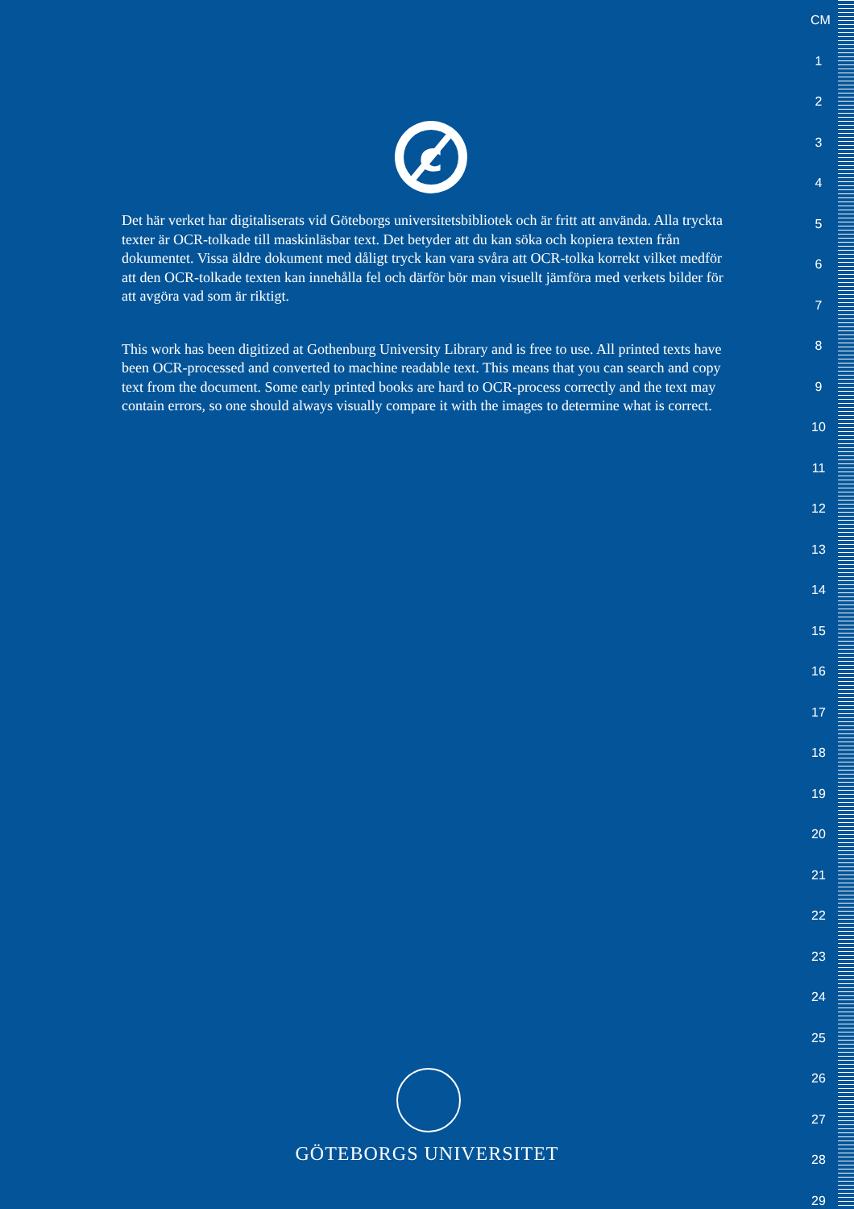c
Det här verket har digitaliserats vid Göteborgs universitetsbibliotek och är fritt att använda. Alla tryckta texter är OCR-tolkade till maskinläsbar text. Det betyder att du kan söka och kopiera texten från dokumentet. Vissa äldre dokument med dåligt tryck kan vara svåra att OCR-tolka korrekt vilket medför att den OCR-tolkade texten kan innehålla fel och därför bör man visuellt jämföra med verkets bilder för att avgöra vad som är riktigt.
This work has been digitized at Gothenburg University Library and is free to use. All printed texts have been OCR-processed and converted to machine readable text. This means that you can search and copy text from the document. Some early printed books are hard to OCR-process correctly and the text may contain errors, so one should always visually compare it with the images to determine what is correct.
GÖTEBORGS UNIVERSITET
CM
1
2
3
4
5
6
7
8
9
10
11
12
13
14
15
16
17
18
19
20
21
22
23
24
25
26
27
28
29